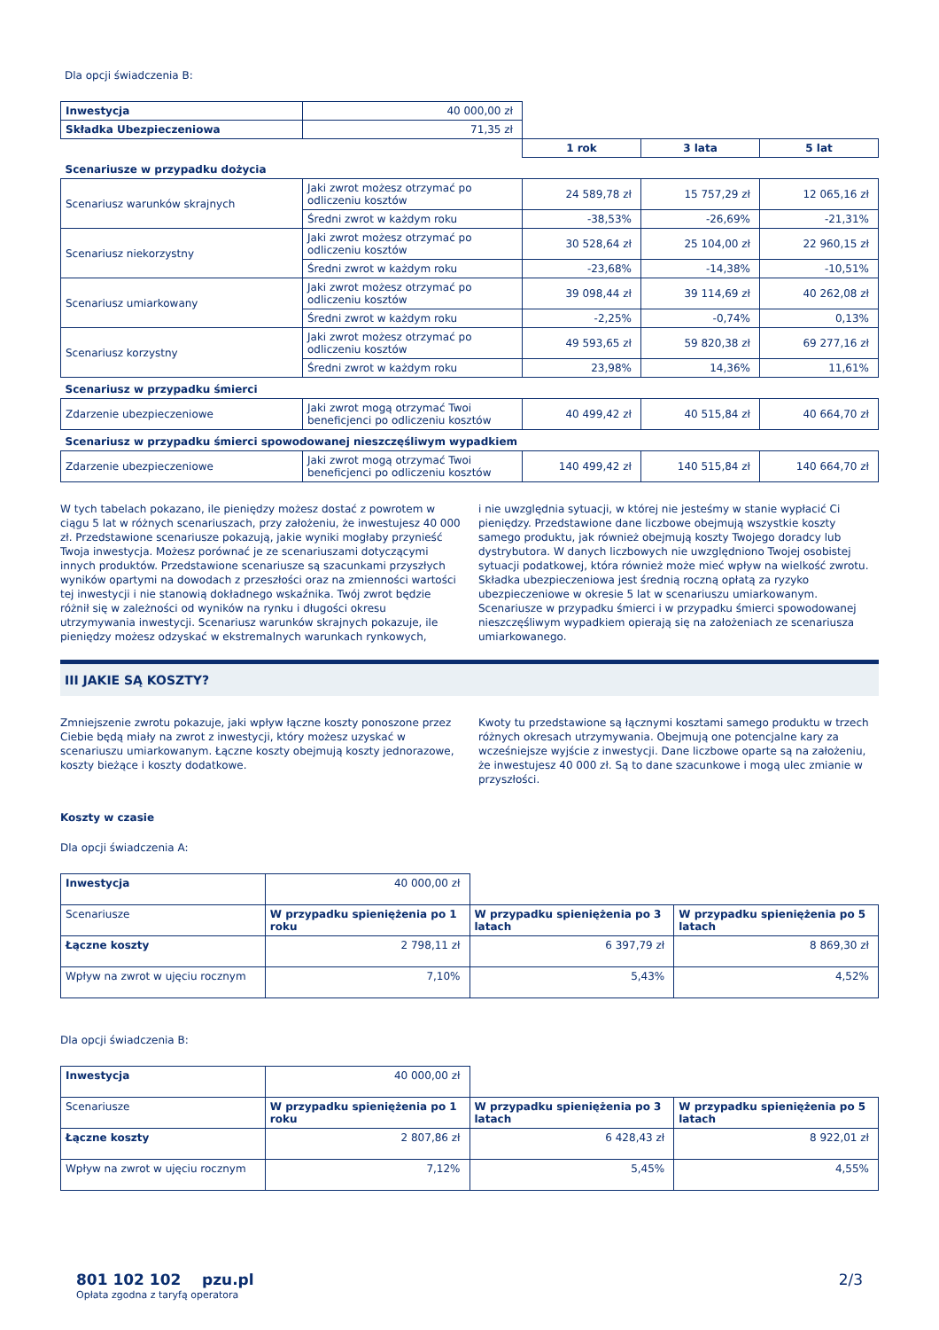Dla opcji świadczenia B:
| Inwestycja | 40 000,00 zł | | | |
| Składka Ubezpieczeniowa | 71,35 zł | | | |
| | | 1 rok | 3 lata | 5 lat |
| Scenariusze w przypadku dożycia | | | | |
| Scenariusz warunków skrajnych | Jaki zwrot możesz otrzymać po odliczeniu kosztów | 24 589,78 zł | 15 757,29 zł | 12 065,16 zł |
| | Średni zwrot w każdym roku | -38,53% | -26,69% | -21,31% |
| Scenariusz niekorzystny | Jaki zwrot możesz otrzymać po odliczeniu kosztów | 30 528,64 zł | 25 104,00 zł | 22 960,15 zł |
| | Średni zwrot w każdym roku | -23,68% | -14,38% | -10,51% |
| Scenariusz umiarkowany | Jaki zwrot możesz otrzymać po odliczeniu kosztów | 39 098,44 zł | 39 114,69 zł | 40 262,08 zł |
| | Średni zwrot w każdym roku | -2,25% | -0,74% | 0,13% |
| Scenariusz korzystny | Jaki zwrot możesz otrzymać po odliczeniu kosztów | 49 593,65 zł | 59 820,38 zł | 69 277,16 zł |
| | Średni zwrot w każdym roku | 23,98% | 14,36% | 11,61% |
| Scenariusz w przypadku śmierci | | | | |
| Zdarzenie ubezpieczeniowe | Jaki zwrot mogą otrzymać Twoi beneficjenci po odliczeniu kosztów | 40 499,42 zł | 40 515,84 zł | 40 664,70 zł |
| Scenariusz w przypadku śmierci spowodowanej nieszczęśliwym wypadkiem | | | | |
| Zdarzenie ubezpieczeniowe | Jaki zwrot mogą otrzymać Twoi beneficjenci po odliczeniu kosztów | 140 499,42 zł | 140 515,84 zł | 140 664,70 zł |
W tych tabelach pokazano, ile pieniędzy możesz dostać z powrotem w ciągu 5 lat w różnych scenariuszach, przy założeniu, że inwestujesz 40 000 zł. Przedstawione scenariusze pokazują, jakie wyniki mogłaby przynieść Twoja inwestycja. Możesz porównać je ze scenariuszami dotyczącymi innych produktów. Przedstawione scenariusze są szacunkami przyszłych wyników opartymi na dowodach z przeszłości oraz na zmienności wartości tej inwestycji i nie stanowią dokładnego wskaźnika. Twój zwrot będzie różnił się w zależności od wyników na rynku i długości okresu utrzymywania inwestycji. Scenariusz warunków skrajnych pokazuje, ile pieniędzy możesz odzyskać w ekstremalnych warunkach rynkowych,
i nie uwzględnia sytuacji, w której nie jesteśmy w stanie wypłacić Ci pieniędzy. Przedstawione dane liczbowe obejmują wszystkie koszty samego produktu, jak również obejmują koszty Twojego doradcy lub dystrybutora. W danych liczbowych nie uwzględniono Twojej osobistej sytuacji podatkowej, która również może mieć wpływ na wielkość zwrotu.
Składka ubezpieczeniowa jest średnią roczną opłatą za ryzyko ubezpieczeniowe w okresie 5 lat w scenariuszu umiarkowanym. Scenariusze w przypadku śmierci i w przypadku śmierci spowodowanej nieszczęśliwym wypadkiem opierają się na założeniach ze scenariusza umiarkowanego.
III JAKIE SĄ KOSZTY?
Zmniejszenie zwrotu pokazuje, jaki wpływ łączne koszty ponoszone przez Ciebie będą miały na zwrot z inwestycji, który możesz uzyskać w scenariuszu umiarkowanym. Łączne koszty obejmują koszty jednorazowe, koszty bieżące i koszty dodatkowe.
Kwoty tu przedstawione są łącznymi kosztami samego produktu w trzech różnych okresach utrzymywania. Obejmują one potencjalne kary za wcześniejsze wyjście z inwestycji. Dane liczbowe oparte są na założeniu, że inwestujesz 40 000 zł. Są to dane szacunkowe i mogą ulec zmianie w przyszłości.
Koszty w czasie
Dla opcji świadczenia A:
| Inwestycja | 40 000,00 zł | | |
| Scenariusze | W przypadku spieniężenia po 1 roku | W przypadku spieniężenia po 3 latach | W przypadku spieniężenia po 5 latach |
| Łączne koszty | 2 798,11 zł | 6 397,79 zł | 8 869,30 zł |
| Wpływ na zwrot w ujęciu rocznym | 7,10% | 5,43% | 4,52% |
Dla opcji świadczenia B:
| Inwestycja | 40 000,00 zł | | |
| Scenariusze | W przypadku spieniężenia po 1 roku | W przypadku spieniężenia po 3 latach | W przypadku spieniężenia po 5 latach |
| Łączne koszty | 2 807,86 zł | 6 428,43 zł | 8 922,01 zł |
| Wpływ na zwrot w ujęciu rocznym | 7,12% | 5,45% | 4,55% |
801 102 102 pzu.pl
Opłata zgodna z taryfą operatora
2/3